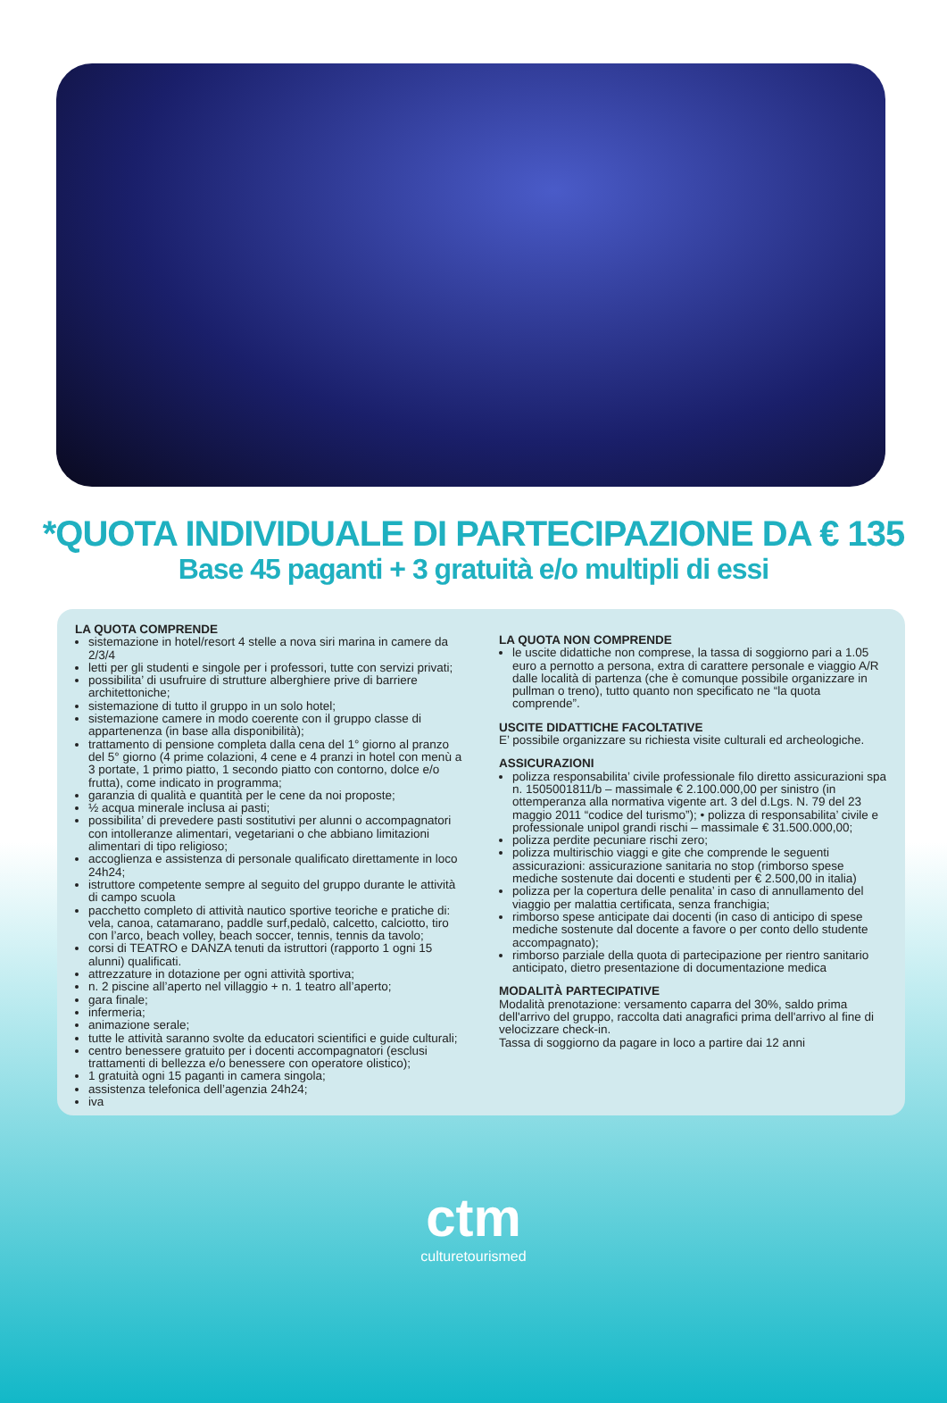*QUOTA INDIVIDUALE DI PARTECIPAZIONE DA € 135
Base 45 paganti + 3 gratuità e/o multipli di essi
LA QUOTA COMPRENDE
sistemazione in hotel/resort 4 stelle a nova siri marina in camere da 2/3/4
letti per gli studenti e singole per i professori, tutte con servizi privati;
possibilita’ di usufruire di strutture alberghiere prive di barriere architettoniche;
sistemazione di tutto il gruppo in un solo hotel;
sistemazione camere in modo coerente con il gruppo classe di appartenenza (in base alla disponibilità);
trattamento di pensione completa dalla cena del 1° giorno al pranzo del 5° giorno (4 prime colazioni, 4 cene e 4 pranzi in hotel con menù a 3 portate, 1 primo piatto, 1 secondo piatto con contorno, dolce e/o frutta), come indicato in programma;
garanzia di qualità e quantità per le cene da noi proposte;
½ acqua minerale inclusa ai pasti;
possibilita’ di prevedere pasti sostitutivi per alunni o accompagnatori con intolleranze alimentari, vegetariani o che abbiano limitazioni alimentari di tipo religioso;
accoglienza e assistenza di personale qualificato direttamente in loco 24h24;
istruttore competente sempre al seguito del gruppo durante le attività di campo scuola
pacchetto completo di attività nautico sportive teoriche e pratiche di: vela, canoa, catamarano, paddle surf,pedalò, calcetto, calciotto, tiro con l’arco, beach volley, beach soccer, tennis, tennis da tavolo;
corsi di TEATRO e DANZA tenuti da istruttori (rapporto 1 ogni 15 alunni) qualificati.
attrezzature in dotazione per ogni attività sportiva;
n. 2 piscine all’aperto nel villaggio + n. 1 teatro all’aperto;
gara finale;
infermeria;
animazione serale;
tutte le attività saranno svolte da educatori scientifici e guide culturali;
centro benessere gratuito per i docenti accompagnatori (esclusi trattamenti di bellezza e/o benessere con operatore olistico);
1 gratuità ogni 15 paganti in camera singola;
assistenza telefonica dell’agenzia 24h24;
iva
LA QUOTA NON COMPRENDE
le uscite didattiche non comprese, la tassa di soggiorno pari a 1.05 euro a pernotto a persona, extra di carattere personale e viaggio A/R dalle località di partenza (che è comunque possibile organizzare in pullman o treno), tutto quanto non specificato ne “la quota comprende”.
USCITE DIDATTICHE FACOLTATIVE
E’ possibile organizzare su richiesta visite culturali ed archeologiche.
ASSICURAZIONI
polizza responsabilita’ civile professionale filo diretto assicurazioni spa n. 1505001811/b – massimale € 2.100.000,00 per sinistro (in ottemperanza alla normativa vigente art. 3 del d.Lgs. N. 79 del 23 maggio 2011 “codice del turismo”); • polizza di responsabilita’ civile e professionale unipol grandi rischi – massimale € 31.500.000,00;
polizza perdite pecuniare rischi zero;
polizza multirischio viaggi e gite che comprende le seguenti assicurazioni: assicurazione sanitaria no stop (rimborso spese mediche sostenute dai docenti e studenti per € 2.500,00 in italia)
polizza per la copertura delle penalita’ in caso di annullamento del viaggio per malattia certificata, senza franchigia;
rimborso spese anticipate dai docenti (in caso di anticipo di spese mediche sostenute dal docente a favore o per conto dello studente accompagnato);
rimborso parziale della quota di partecipazione per rientro sanitario anticipato, dietro presentazione di documentazione medica
MODALITÀ PARTECIPATIVE
Modalità prenotazione: versamento caparra del 30%, saldo prima dell'arrivo del gruppo, raccolta dati anagrafici prima dell'arrivo al fine di velocizzare check-in.
Tassa di soggiorno da pagare in loco a partire dai 12 anni
ctm
culturetourismed